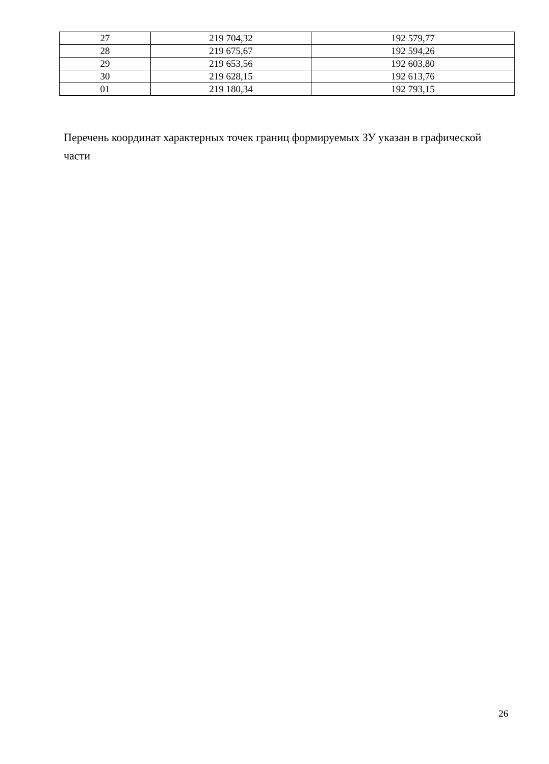| 27 | 219 704,32 | 192 579,77 |
| 28 | 219 675,67 | 192 594,26 |
| 29 | 219 653,56 | 192 603,80 |
| 30 | 219 628,15 | 192 613,76 |
| 01 | 219 180,34 | 192 793,15 |
Перечень координат характерных точек границ формируемых ЗУ указан в графической части
26